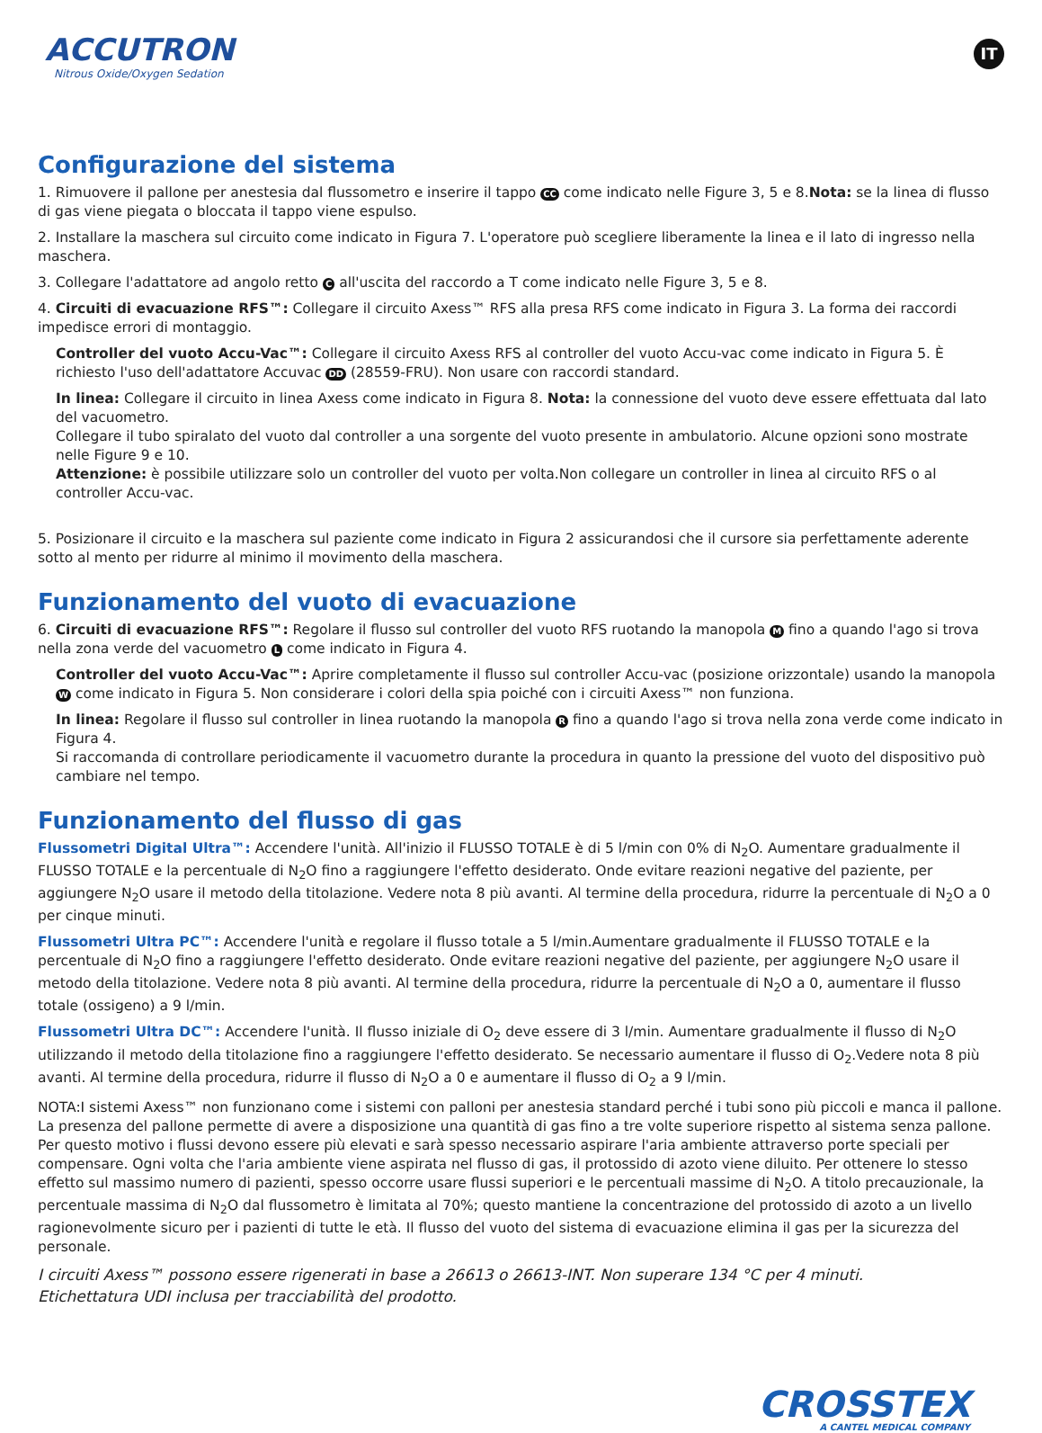ACCUTRON
Nitrous Oxide/Oxygen Sedation
IT
Configurazione del sistema
1. Rimuovere il pallone per anestesia dal flussometro e inserire il tappo CC come indicato nelle Figure 3, 5 e 8.Nota: se la linea di flusso di gas viene piegata o bloccata il tappo viene espulso.
2. Installare la maschera sul circuito come indicato in Figura 7. L'operatore può scegliere liberamente la linea e il lato di ingresso nella maschera.
3. Collegare l'adattatore ad angolo retto C all'uscita del raccordo a T come indicato nelle Figure 3, 5 e 8.
4. Circuiti di evacuazione RFS™: Collegare il circuito Axess™ RFS alla presa RFS come indicato in Figura 3. La forma dei raccordi impedisce errori di montaggio.
Controller del vuoto Accu-Vac™: Collegare il circuito Axess RFS al controller del vuoto Accu-vac come indicato in Figura 5. È richiesto l'uso dell'adattatore Accuvac DD (28559-FRU). Non usare con raccordi standard.
In linea: Collegare il circuito in linea Axess come indicato in Figura 8. Nota: la connessione del vuoto deve essere effettuata dal lato del vacuometro.
Collegare il tubo spiralato del vuoto dal controller a una sorgente del vuoto presente in ambulatorio. Alcune opzioni sono mostrate nelle Figure 9 e 10.
Attenzione: è possibile utilizzare solo un controller del vuoto per volta.Non collegare un controller in linea al circuito RFS o al controller Accu-vac.
5. Posizionare il circuito e la maschera sul paziente come indicato in Figura 2 assicurandosi che il cursore sia perfettamente aderente sotto al mento per ridurre al minimo il movimento della maschera.
Funzionamento del vuoto di evacuazione
6. Circuiti di evacuazione RFS™: Regolare il flusso sul controller del vuoto RFS ruotando la manopola M fino a quando l'ago si trova nella zona verde del vacuometro L come indicato in Figura 4.
Controller del vuoto Accu-Vac™: Aprire completamente il flusso sul controller Accu-vac (posizione orizzontale) usando la manopola W come indicato in Figura 5. Non considerare i colori della spia poiché con i circuiti Axess™ non funziona.
In linea: Regolare il flusso sul controller in linea ruotando la manopola R fino a quando l'ago si trova nella zona verde come indicato in Figura 4.
Si raccomanda di controllare periodicamente il vacuometro durante la procedura in quanto la pressione del vuoto del dispositivo può cambiare nel tempo.
Funzionamento del flusso di gas
Flussometri Digital Ultra™: Accendere l'unità. All'inizio il FLUSSO TOTALE è di 5 l/min con 0% di N<sub>2</sub>O. Aumentare gradualmente il FLUSSO TOTALE e la percentuale di N<sub>2</sub>O fino a raggiungere l'effetto desiderato. Onde evitare reazioni negative del paziente, per aggiungere N<sub>2</sub>O usare il metodo della titolazione. Vedere nota 8 più avanti. Al termine della procedura, ridurre la percentuale di N<sub>2</sub>O a 0 per cinque minuti.
Flussometri Ultra PC™: Accendere l'unità e regolare il flusso totale a 5 l/min.Aumentare gradualmente il FLUSSO TOTALE e la percentuale di N<sub>2</sub>O fino a raggiungere l'effetto desiderato. Onde evitare reazioni negative del paziente, per aggiungere N<sub>2</sub>O usare il metodo della titolazione. Vedere nota 8 più avanti. Al termine della procedura, ridurre la percentuale di N<sub>2</sub>O a 0, aumentare il flusso totale (ossigeno) a 9 l/min.
Flussometri Ultra DC™: Accendere l'unità. Il flusso iniziale di O<sub>2</sub> deve essere di 3 l/min. Aumentare gradualmente il flusso di N<sub>2</sub>O utilizzando il metodo della titolazione fino a raggiungere l'effetto desiderato. Se necessario aumentare il flusso di O<sub>2</sub>.Vedere nota 8 più avanti. Al termine della procedura, ridurre il flusso di N<sub>2</sub>O a 0 e aumentare il flusso di O<sub>2</sub> a 9 l/min.
NOTA:I sistemi Axess™ non funzionano come i sistemi con palloni per anestesia standard perché i tubi sono più piccoli e manca il pallone. La presenza del pallone permette di avere a disposizione una quantità di gas fino a tre volte superiore rispetto al sistema senza pallone. Per questo motivo i flussi devono essere più elevati e sarà spesso necessario aspirare l'aria ambiente attraverso porte speciali per compensare. Ogni volta che l'aria ambiente viene aspirata nel flusso di gas, il protossido di azoto viene diluito. Per ottenere lo stesso effetto sul massimo numero di pazienti, spesso occorre usare flussi superiori e le percentuali massime di N<sub>2</sub>O. A titolo precauzionale, la percentuale massima di N<sub>2</sub>O dal flussometro è limitata al 70%; questo mantiene la concentrazione del protossido di azoto a un livello ragionevolmente sicuro per i pazienti di tutte le età. Il flusso del vuoto del sistema di evacuazione elimina il gas per la sicurezza del personale.
I circuiti Axess™ possono essere rigenerati in base a 26613 o 26613-INT. Non superare 134 °C per 4 minuti.
Etichettatura UDI inclusa per tracciabilità del prodotto.
CROSSTEX
A CANTEL MEDICAL COMPANY